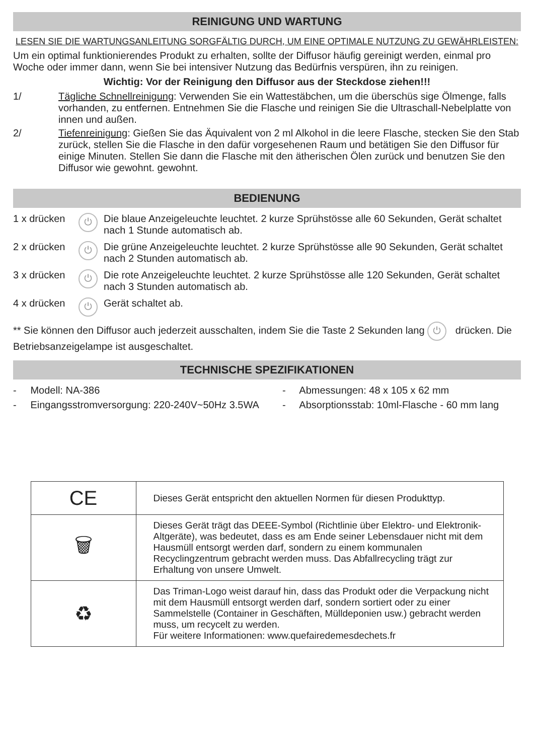REINIGUNG UND WARTUNG
LESEN SIE DIE WARTUNGSANLEITUNG SORGFÄLTIG DURCH, UM EINE OPTIMALE NUTZUNG ZU GEWÄHRLEISTEN:
Um ein optimal funktionierendes Produkt zu erhalten, sollte der Diffusor häufig gereinigt werden, einmal pro Woche oder immer dann, wenn Sie bei intensiver Nutzung das Bedürfnis verspüren, ihn zu reinigen.
Wichtig: Vor der Reinigung den Diffusor aus der Steckdose ziehen!!!
1/ Tägliche Schnellreinigung: Verwenden Sie ein Wattestäbchen, um die überschüs sige Ölmenge, falls vorhanden, zu entfernen. Entnehmen Sie die Flasche und reinigen Sie die Ultraschall-Nebelplatte von innen und außen.
2/ Tiefenreinigung: Gießen Sie das Äquivalent von 2 ml Alkohol in die leere Flasche, stecken Sie den Stab zurück, stellen Sie die Flasche in den dafür vorgesehenen Raum und betätigen Sie den Diffusor für einige Minuten. Stellen Sie dann die Flasche mit den ätherischen Ölen zurück und benutzen Sie den Diffusor wie gewohnt. gewohnt.
BEDIENUNG
1 x drücken ⏻ Die blaue Anzeigeleuchte leuchtet. 2 kurze Sprühstösse alle 60 Sekunden, Gerät schaltet nach 1 Stunde automatisch ab.
2 x drücken ⏻ Die grüne Anzeigeleuchte leuchtet. 2 kurze Sprühstösse alle 90 Sekunden, Gerät schaltet nach 2 Stunden automatisch ab.
3 x drücken ⏻ Die rote Anzeigeleuchte leuchtet. 2 kurze Sprühstösse alle 120 Sekunden, Gerät schaltet nach 3 Stunden automatisch ab.
4 x drücken ⏻ Gerät schaltet ab.
** Sie können den Diffusor auch jederzeit ausschalten, indem Sie die Taste 2 Sekunden lang ⏻ drücken. Die Betriebsanzeigelampe ist ausgeschaltet.
TECHNISCHE SPEZIFIKATIONEN
- Modell: NA-386
- Abmessungen: 48 x 105 x 62 mm
- Eingangsstromversorgung: 220-240V~50Hz 3.5WA
- Absorptionsstab: 10ml-Flasche - 60 mm lang
| CE | Dieses Gerät entspricht den aktuellen Normen für diesen Produkttyp. |
| 🗑 | Dieses Gerät trägt das DEEE-Symbol (Richtlinie über Elektro- und Elektronik-Altgeräte), was bedeutet, dass es am Ende seiner Lebensdauer nicht mit dem Hausmüll entsorgt werden darf, sondern zu einem kommunalen Recyclingzentrum gebracht werden muss. Das Abfallrecycling trägt zur Erhaltung von unsere Umwelt. |
| ♻ | Das Triman-Logo weist darauf hin, dass das Produkt oder die Verpackung nicht mit dem Hausmüll entsorgt werden darf, sondern sortiert oder zu einer Sammelstelle (Container in Geschäften, Mülldeponien usw.) gebracht werden muss, um recycelt zu werden. Für weitere Informationen: www.quefairedemesdechets.fr |